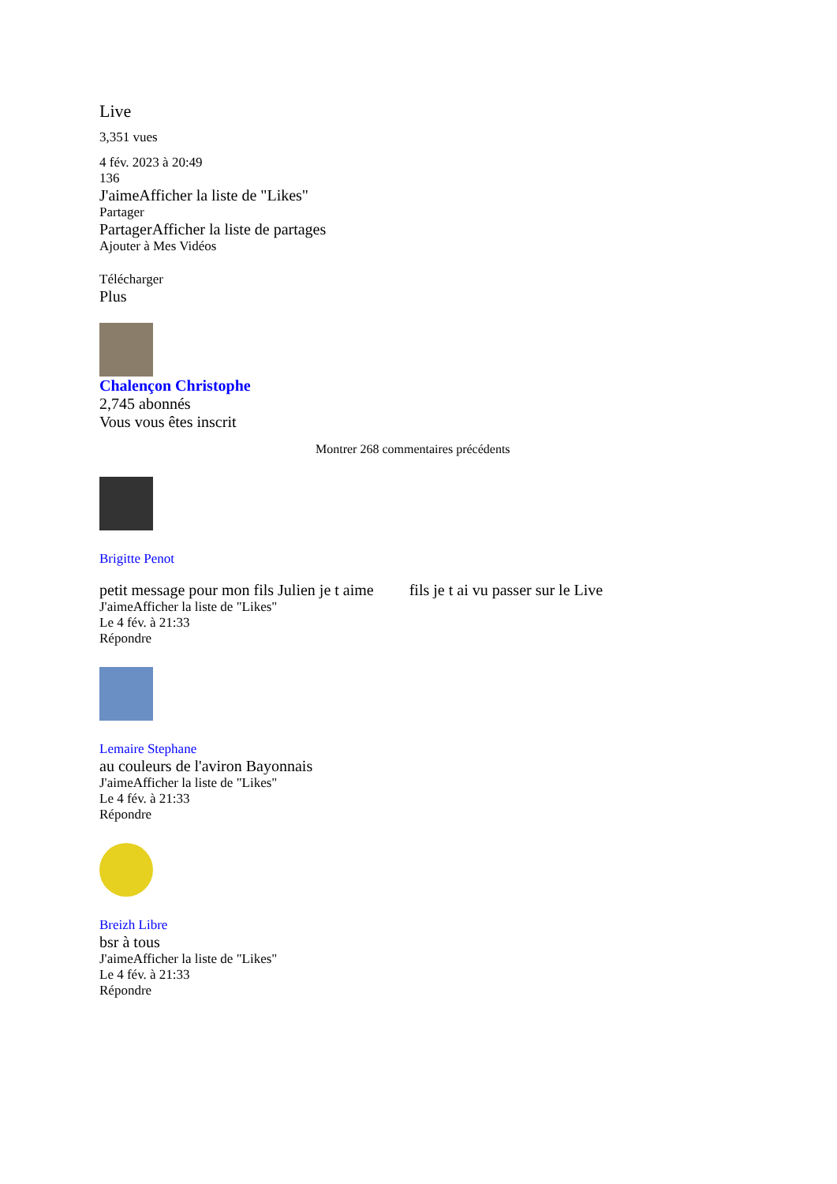Live
3,351 vues
4 fév. 2023 à 20:49
136
J'aimeAfficher la liste de "Likes"
Partager
PartagerAfficher la liste de partages
Ajouter à Mes Vidéos
Télécharger
Plus
Chalençon Christophe
2,745 abonnés
Vous vous êtes inscrit
Montrer 268 commentaires précédents
Brigitte Penot
petit message pour mon fils Julien je t aime fils je t ai vu passer sur le Live
J'aimeAfficher la liste de "Likes"
Le 4 fév. à 21:33
Répondre
Lemaire Stephane
au couleurs de l'aviron Bayonnais
J'aimeAfficher la liste de "Likes"
Le 4 fév. à 21:33
Répondre
Breizh Libre
bsr à tous
J'aimeAfficher la liste de "Likes"
Le 4 fév. à 21:33
Répondre